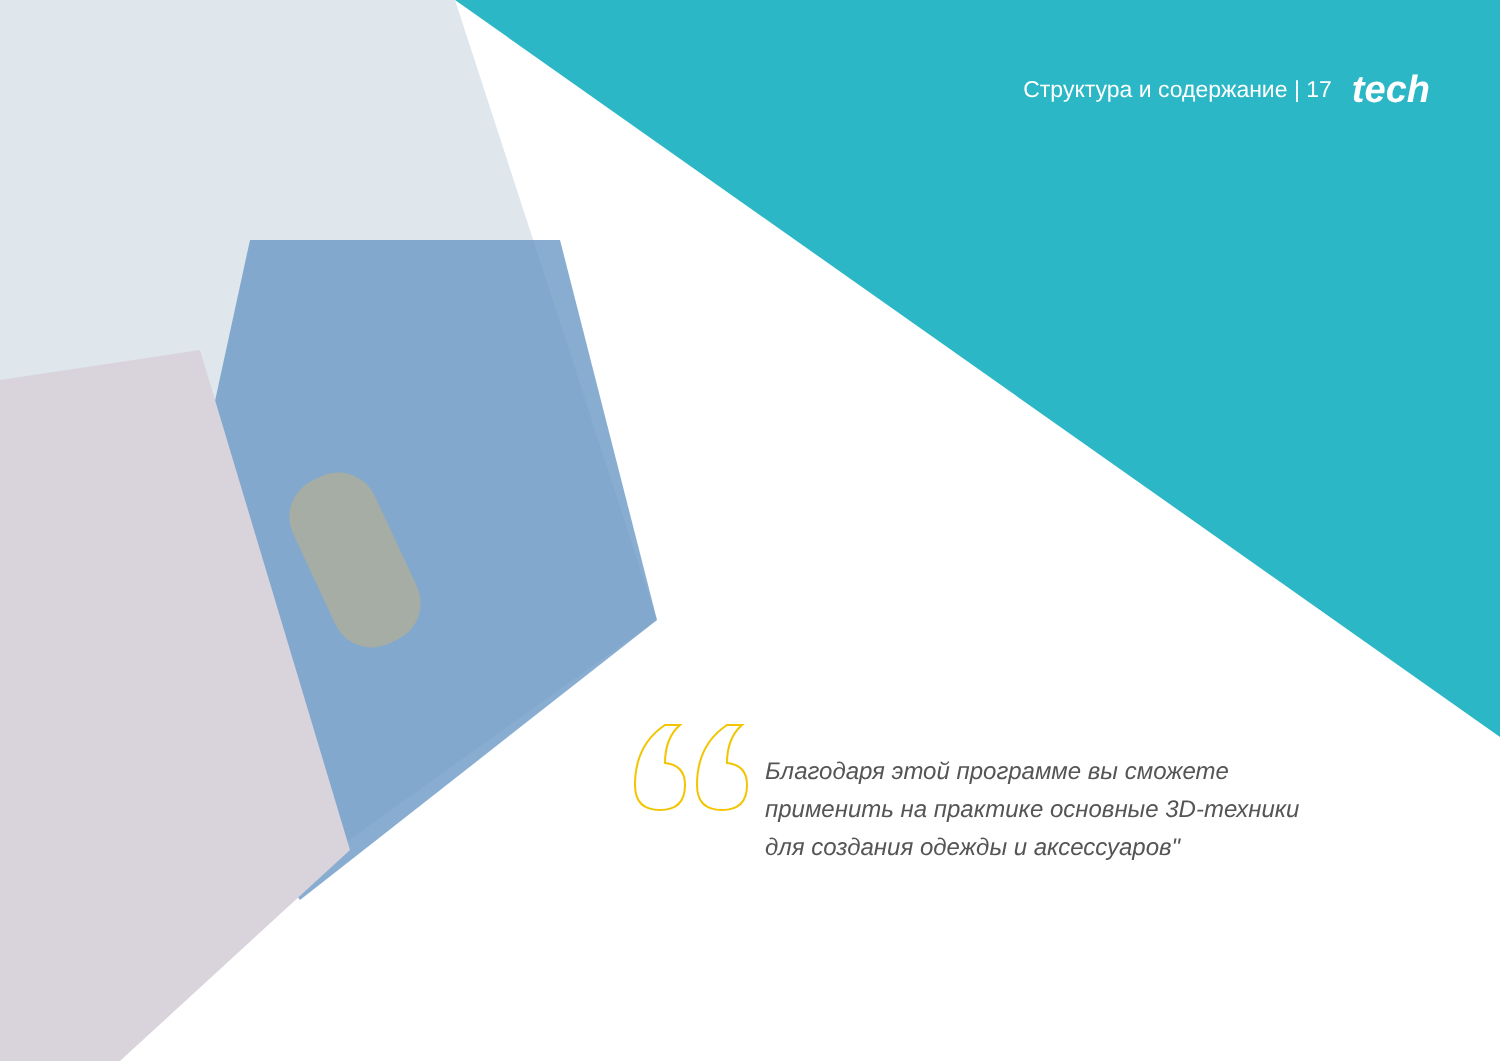Структура и содержание | 17 tech
Благодаря этой программе вы сможете применить на практике основные 3D-техники для создания одежды и аксессуаров"